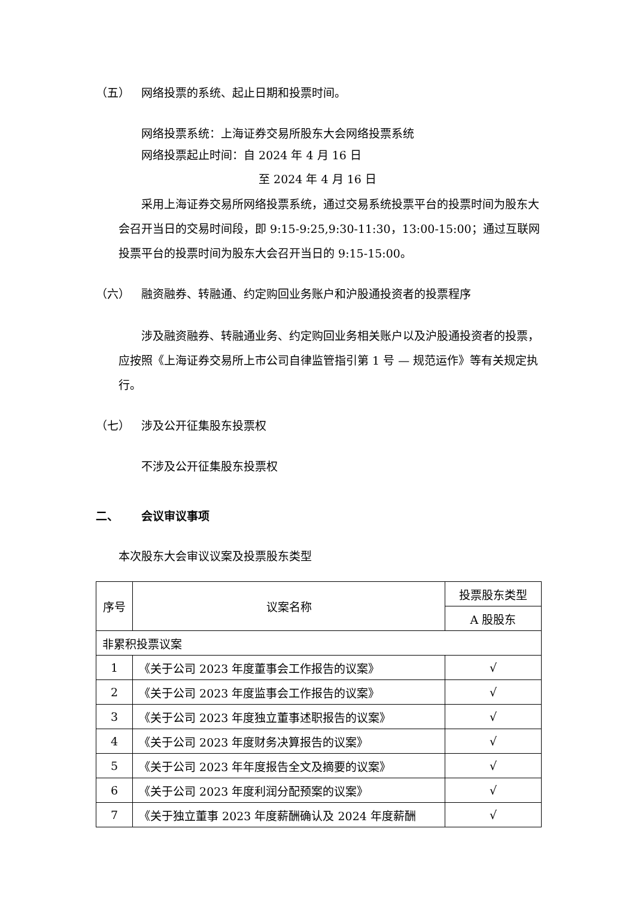（五） 网络投票的系统、起止日期和投票时间。
网络投票系统：上海证券交易所股东大会网络投票系统
网络投票起止时间：自 2024 年 4 月 16 日
至 2024 年 4 月 16 日
采用上海证券交易所网络投票系统，通过交易系统投票平台的投票时间为股东大会召开当日的交易时间段，即 9:15-9:25,9:30-11:30，13:00-15:00；通过互联网投票平台的投票时间为股东大会召开当日的 9:15-15:00。
（六） 融资融券、转融通、约定购回业务账户和沪股通投资者的投票程序
涉及融资融券、转融通业务、约定购回业务相关账户以及沪股通投资者的投票，应按照《上海证券交易所上市公司自律监管指引第 1 号 — 规范运作》等有关规定执行。
（七） 涉及公开征集股东投票权
不涉及公开征集股东投票权
二、 会议审议事项
本次股东大会审议议案及投票股东类型
| 序号 | 议案名称 | 投票股东类型 |
| --- | --- | --- |
| | | A 股股东 |
| 非累积投票议案 | | |
| 1 | 《关于公司 2023 年度董事会工作报告的议案》 | √ |
| 2 | 《关于公司 2023 年度监事会工作报告的议案》 | √ |
| 3 | 《关于公司 2023 年度独立董事述职报告的议案》 | √ |
| 4 | 《关于公司 2023 年度财务决算报告的议案》 | √ |
| 5 | 《关于公司 2023 年年度报告全文及摘要的议案》 | √ |
| 6 | 《关于公司 2023 年度利润分配预案的议案》 | √ |
| 7 | 《关于独立董事 2023 年度薪酬确认及 2024 年度薪酬 | √ |